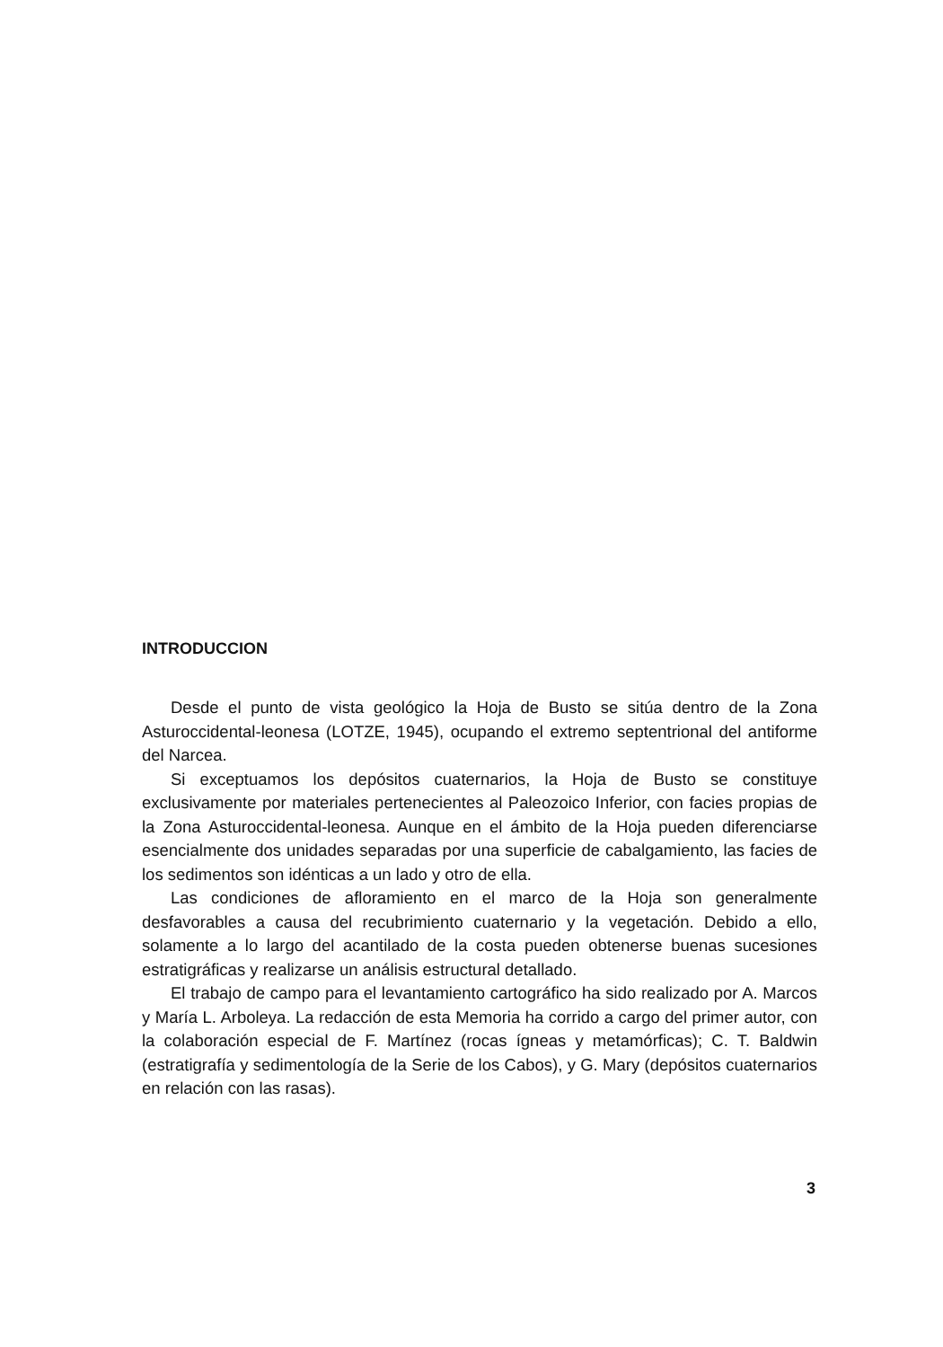INTRODUCCION
Desde el punto de vista geológico la Hoja de Busto se sitúa dentro de la Zona Asturoccidental-leonesa (LOTZE, 1945), ocupando el extremo septentrional del antiforme del Narcea.
Si exceptuamos los depósitos cuaternarios, la Hoja de Busto se constituye exclusivamente por materiales pertenecientes al Paleozoico Inferior, con facies propias de la Zona Asturoccidental-leonesa. Aunque en el ámbito de la Hoja pueden diferenciarse esencialmente dos unidades separadas por una superficie de cabalgamiento, las facies de los sedimentos son idénticas a un lado y otro de ella.
Las condiciones de afloramiento en el marco de la Hoja son generalmente desfavorables a causa del recubrimiento cuaternario y la vegetación. Debido a ello, solamente a lo largo del acantilado de la costa pueden obtenerse buenas sucesiones estratigráficas y realizarse un análisis estructural detallado.
El trabajo de campo para el levantamiento cartográfico ha sido realizado por A. Marcos y María L. Arboleya. La redacción de esta Memoria ha corrido a cargo del primer autor, con la colaboración especial de F. Martínez (rocas ígneas y metamórficas); C. T. Baldwin (estratigrafía y sedimentología de la Serie de los Cabos), y G. Mary (depósitos cuaternarios en relación con las rasas).
3